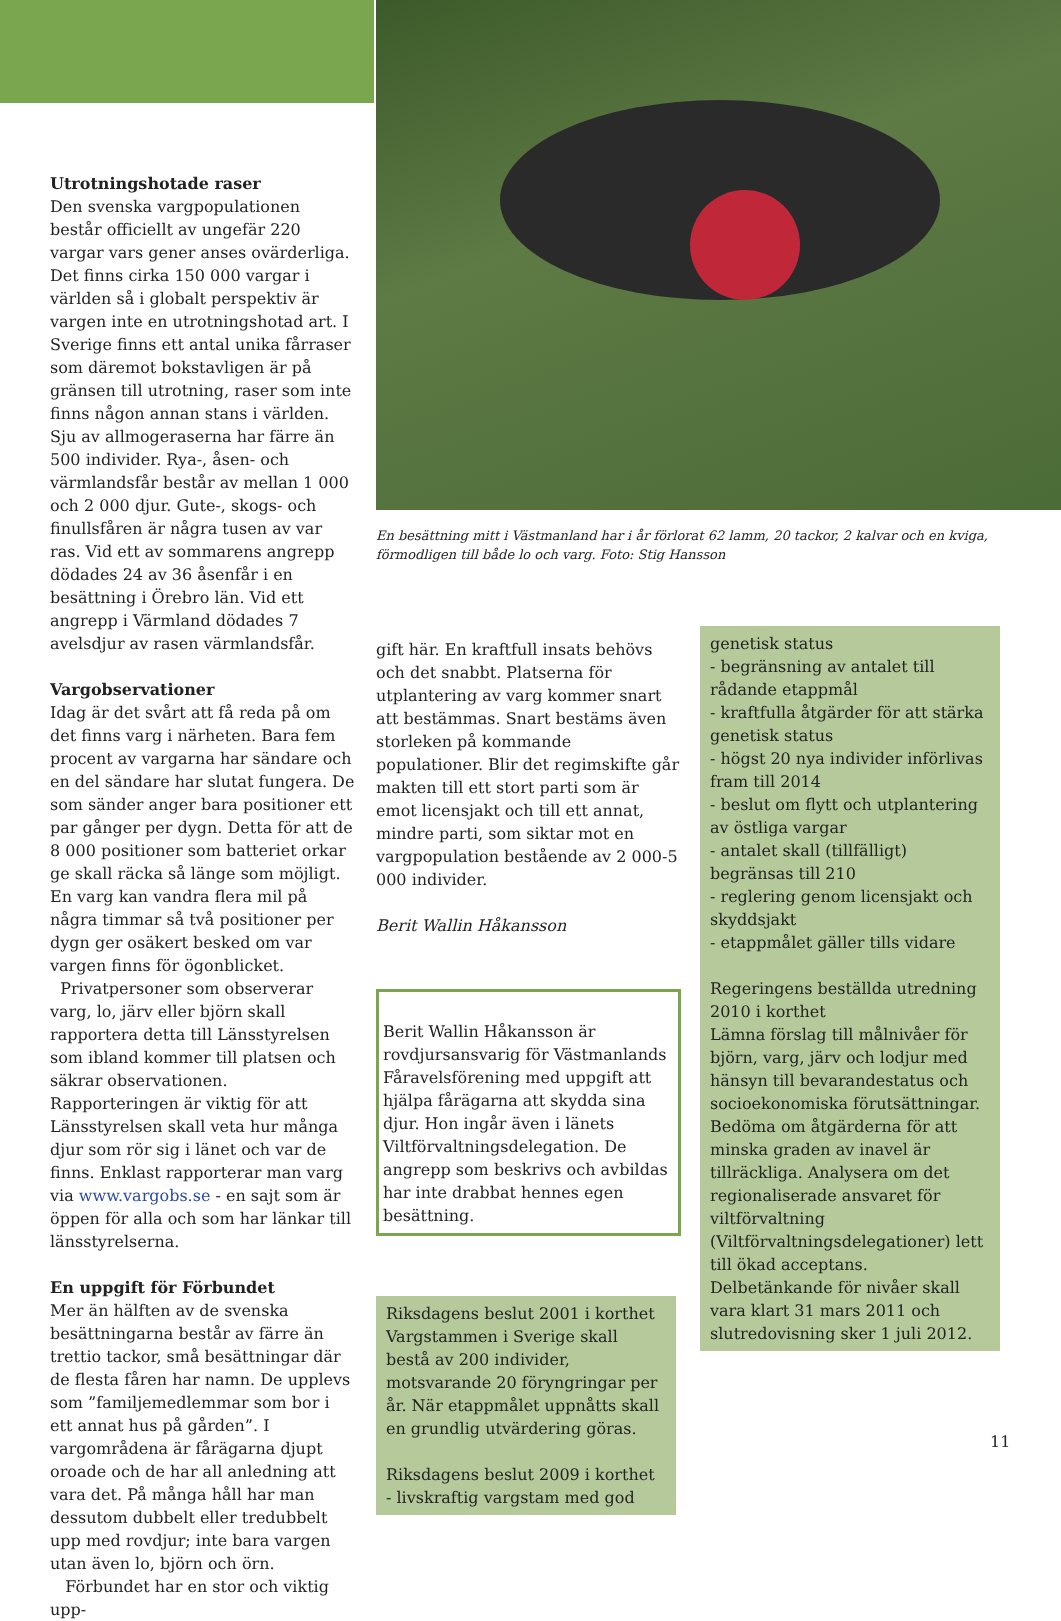Utrotningshotade raser
Den svenska vargpopulationen består officiellt av ungefär 220 vargar vars gener anses ovärderliga. Det finns cirka 150 000 vargar i världen så i globalt perspektiv är vargen inte en utrotningshotad art. I Sverige finns ett antal unika fårraser som däremot bokstavligen är på gränsen till utrotning, raser som inte finns någon annan stans i världen. Sju av allmogeraserna har färre än 500 individer. Rya-, åsen- och värmlandsfår består av mellan 1 000 och 2 000 djur. Gute-, skogs- och finullsfåren är några tusen av var ras. Vid ett av sommarens angrepp dödades 24 av 36 åsenfår i en besättning i Örebro län. Vid ett angrepp i Värmland dödades 7 avelsdjur av rasen värmlandsfår.
Vargobservationer
Idag är det svårt att få reda på om det finns varg i närheten. Bara fem procent av vargarna har sändare och en del sändare har slutat fungera. De som sänder anger bara positioner ett par gånger per dygn. Detta för att de 8 000 positioner som batteriet orkar ge skall räcka så länge som möjligt. En varg kan vandra flera mil på några timmar så två positioner per dygn ger osäkert besked om var vargen finns för ögonblicket.
Privatpersoner som observerar varg, lo, järv eller björn skall rapportera detta till Länsstyrelsen som ibland kommer till platsen och säkrar observationen. Rapporteringen är viktig för att Länsstyrelsen skall veta hur många djur som rör sig i länet och var de finns. Enklast rapporterar man varg via www.vargobs.se - en sajt som är öppen för alla och som har länkar till länsstyrelserna.
En uppgift för Förbundet
Mer än hälften av de svenska besättningarna består av färre än trettio tackor, små besättningar där de flesta fåren har namn. De upplevs som ”familjemedlemmar som bor i ett annat hus på gården”. I vargområdena är fårägarna djupt oroade och de har all anledning att vara det. På många håll har man dessutom dubbelt eller tredubbelt upp med rovdjur; inte bara vargen utan även lo, björn och örn.
Förbundet har en stor och viktig upp-
En besättning mitt i Västmanland har i år förlorat 62 lamm, 20 tackor, 2 kalvar och en kviga, förmodligen till både lo och varg. Foto: Stig Hansson
gift här. En kraftfull insats behövs och det snabbt. Platserna för utplantering av varg kommer snart att bestämmas. Snart bestäms även storleken på kommande populationer. Blir det regimskifte går makten till ett stort parti som är emot licensjakt och till ett annat, mindre parti, som siktar mot en vargpopulation bestående av 2 000-5 000 individer.
Berit Wallin Håkansson
Berit Wallin Håkansson är rovdjursansvarig för Västmanlands Fåravelsförening med uppgift att hjälpa fårägarna att skydda sina djur. Hon ingår även i länets Viltförvaltningsdelegation. De angrepp som beskrivs och avbildas har inte drabbat hennes egen besättning.
Riksdagens beslut 2001 i korthet
Vargstammen i Sverige skall bestå av 200 individer, motsvarande 20 föryngringar per år. När etappmålet uppnåtts skall en grundlig utvärdering göras.
Riksdagens beslut 2009 i korthet
- livskraftig vargstam med god
genetisk status
- begränsning av antalet till rådande etappmål
- kraftfulla åtgärder för att stärka genetisk status
- högst 20 nya individer införlivas fram till 2014
- beslut om flytt och utplantering av östliga vargar
- antalet skall (tillfälligt) begränsas till 210
- reglering genom licensjakt och skyddsjakt
- etappmålet gäller tills vidare
Regeringens beställda utredning 2010 i korthet
Lämna förslag till målnivåer för björn, varg, järv och lodjur med hänsyn till bevarandestatus och socioekonomiska förutsättningar. Bedöma om åtgärderna för att minska graden av inavel är tillräckliga. Analysera om det regionaliserade ansvaret för viltförvaltning (Viltförvaltningsdelegationer) lett till ökad acceptans. Delbetänkande för nivåer skall vara klart 31 mars 2011 och slutredovisning sker 1 juli 2012.
11